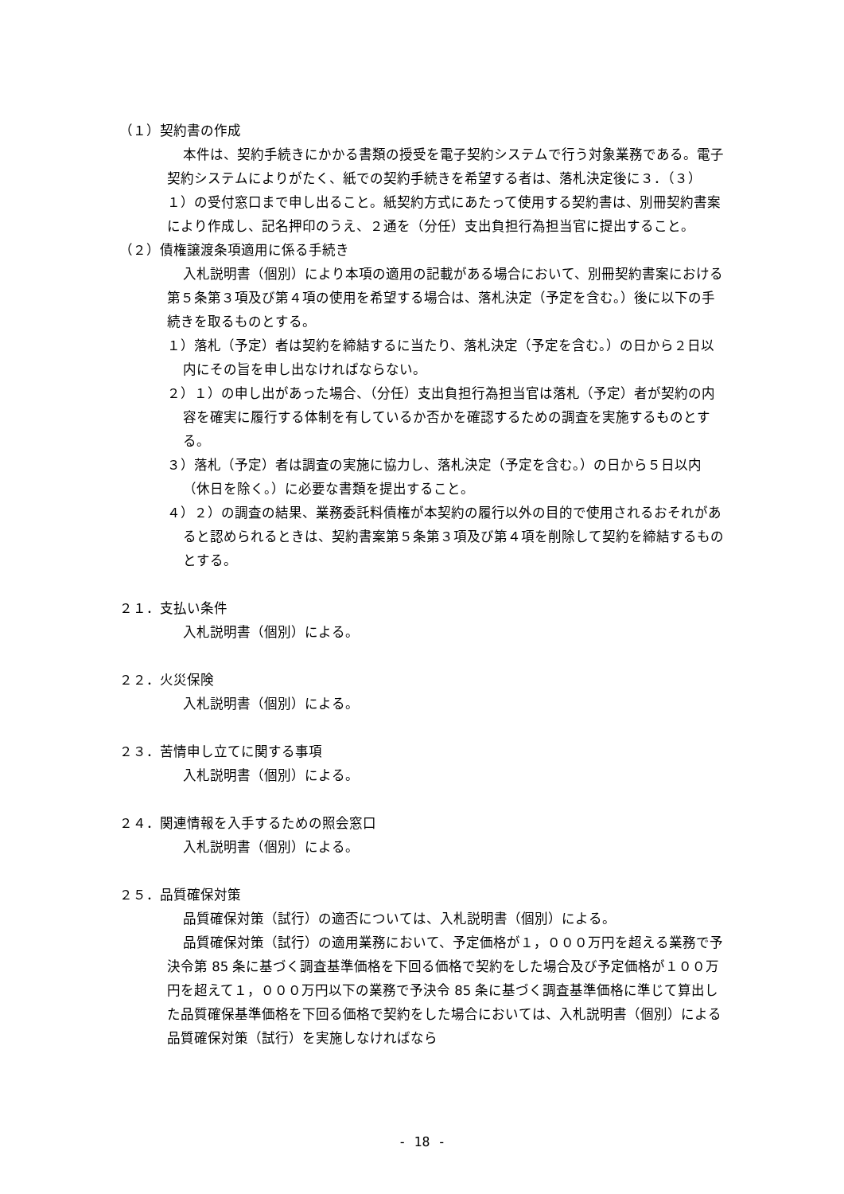（１）契約書の作成
本件は、契約手続きにかかる書類の授受を電子契約システムで行う対象業務である。電子契約システムによりがたく、紙での契約手続きを希望する者は、落札決定後に３．（３）１）の受付窓口まで申し出ること。紙契約方式にあたって使用する契約書は、別冊契約書案により作成し、記名押印のうえ、２通を（分任）支出負担行為担当官に提出すること。
（２）債権譲渡条項適用に係る手続き
入札説明書（個別）により本項の適用の記載がある場合において、別冊契約書案における第５条第３項及び第４項の使用を希望する場合は、落札決定（予定を含む。）後に以下の手続きを取るものとする。
１）落札（予定）者は契約を締結するに当たり、落札決定（予定を含む。）の日から２日以内にその旨を申し出なければならない。
２）１）の申し出があった場合、（分任）支出負担行為担当官は落札（予定）者が契約の内容を確実に履行する体制を有しているか否かを確認するための調査を実施するものとする。
３）落札（予定）者は調査の実施に協力し、落札決定（予定を含む。）の日から５日以内（休日を除く。）に必要な書類を提出すること。
４）２）の調査の結果、業務委託料債権が本契約の履行以外の目的で使用されるおそれがあると認められるときは、契約書案第５条第３項及び第４項を削除して契約を締結するものとする。
２１．支払い条件
入札説明書（個別）による。
２２．火災保険
入札説明書（個別）による。
２３．苦情申し立てに関する事項
入札説明書（個別）による。
２４．関連情報を入手するための照会窓口
入札説明書（個別）による。
２５．品質確保対策
品質確保対策（試行）の適否については、入札説明書（個別）による。
品質確保対策（試行）の適用業務において、予定価格が１，０００万円を超える業務で予決令第 85 条に基づく調査基準価格を下回る価格で契約をした場合及び予定価格が１００万円を超えて１，０００万円以下の業務で予決令 85 条に基づく調査基準価格に準じて算出した品質確保基準価格を下回る価格で契約をした場合においては、入札説明書（個別）による品質確保対策（試行）を実施しなければなら
- 18 -